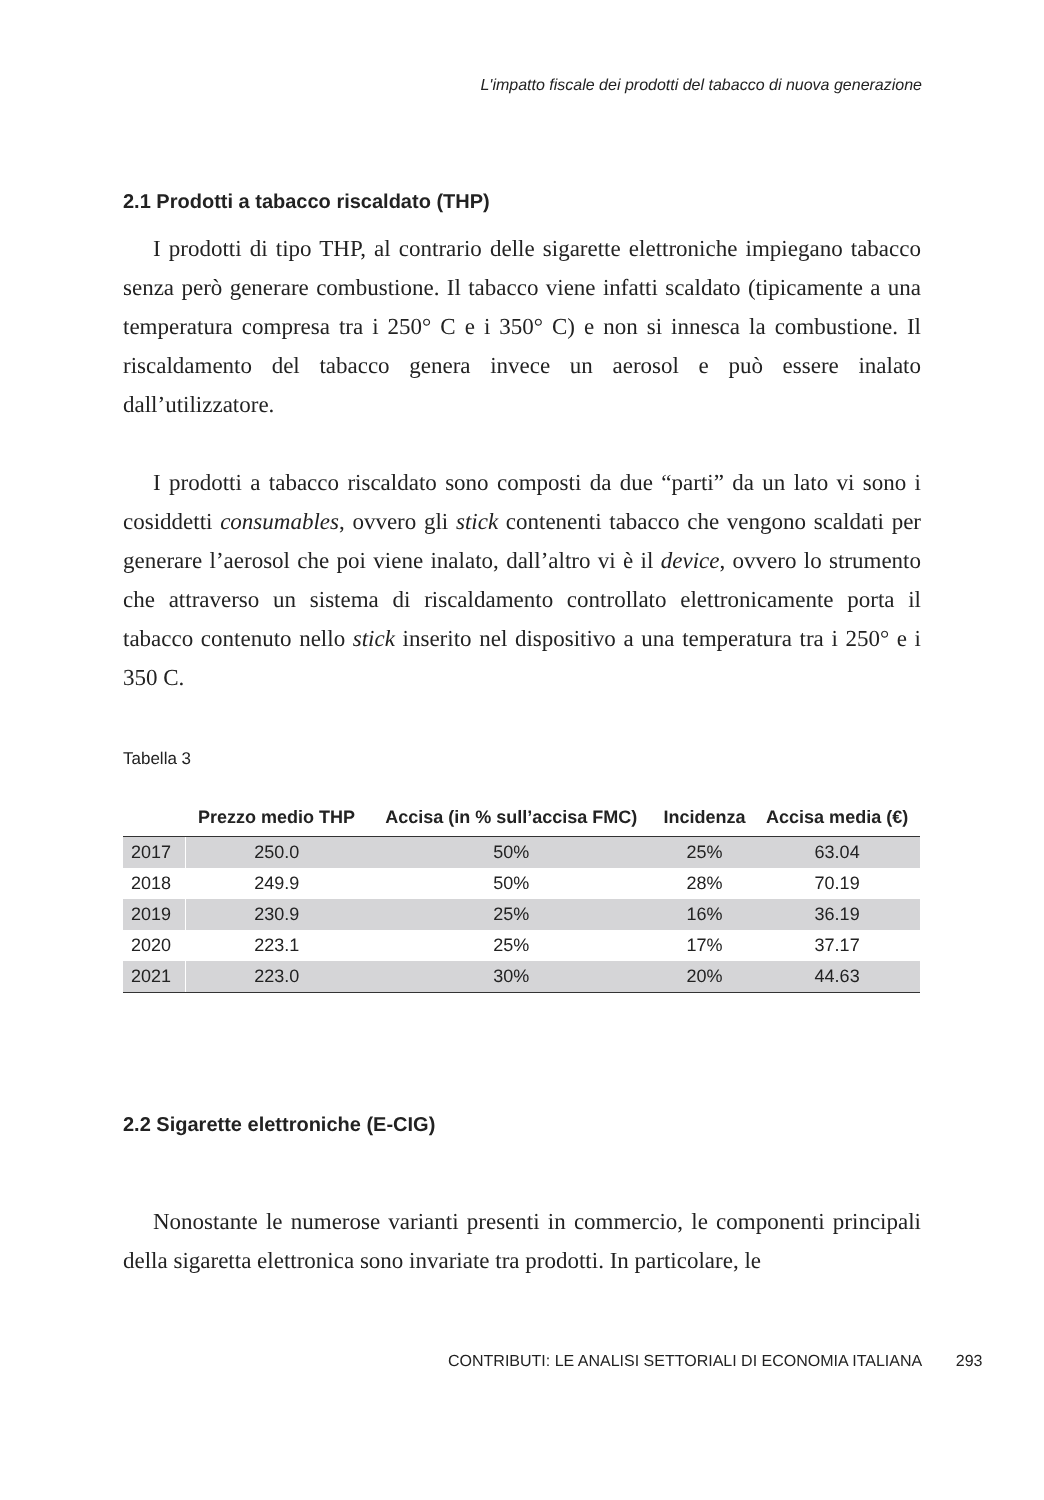L'impatto fiscale dei prodotti del tabacco di nuova generazione
2.1 Prodotti a tabacco riscaldato (THP)
I prodotti di tipo THP, al contrario delle sigarette elettroniche impiegano tabacco senza però generare combustione. Il tabacco viene infatti scaldato (tipicamente a una temperatura compresa tra i 250° C e i 350° C) e non si innesca la combustione. Il riscaldamento del tabacco genera invece un aerosol e può essere inalato dall’utilizzatore.
I prodotti a tabacco riscaldato sono composti da due “parti” da un lato vi sono i cosiddetti consumables, ovvero gli stick contenenti tabacco che vengono scaldati per generare l’aerosol che poi viene inalato, dall’altro vi è il device, ovvero lo strumento che attraverso un sistema di riscaldamento controllato elettronicamente porta il tabacco contenuto nello stick inserito nel dispositivo a una temperatura tra i 250° e i 350 C.
Tabella 3
| | Prezzo medio THP | Accisa (in % sull’accisa FMC) | Incidenza | Accisa media (€) |
| --- | --- | --- | --- | --- |
| 2017 | 250.0 | 50% | 25% | 63.04 |
| 2018 | 249.9 | 50% | 28% | 70.19 |
| 2019 | 230.9 | 25% | 16% | 36.19 |
| 2020 | 223.1 | 25% | 17% | 37.17 |
| 2021 | 223.0 | 30% | 20% | 44.63 |
2.2 Sigarette elettroniche (E-CIG)
Nonostante le numerose varianti presenti in commercio, le componenti principali della sigaretta elettronica sono invariate tra prodotti. In particolare, le
CONTRIBUTI: LE ANALISI SETTORIALI DI ECONOMIA ITALIANA 293